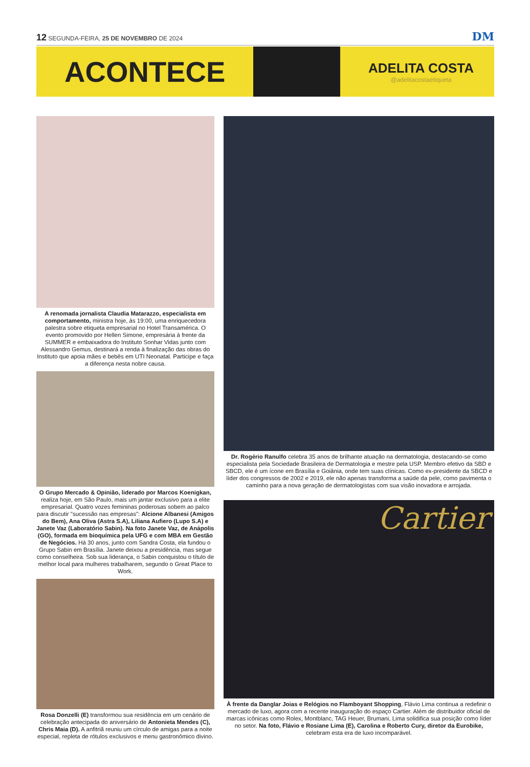12 SEGUNDA-FEIRA, 25 DE NOVEMBRO DE 2024
DM
ACONTECE
ADELITA COSTA
@adelitacostaetiqueta
A renomada jornalista Claudia Matarazzo, especialista em comportamento, ministra hoje, às 19:00, uma enriquecedora palestra sobre etiqueta empresarial no Hotel Transamérica. O evento promovido por Hellen Simone, empresária à frente da SUMMER e embaixadora do Instituto Sonhar Vidas junto com Alessandro Gemus, destinará a renda à finalização das obras do Instituto que apoia mães e bebês em UTI Neonatal. Participe e faça a diferença nesta nobre causa.
O Grupo Mercado & Opinião, liderado por Marcos Koenigkan, realiza hoje, em São Paulo, mais um jantar exclusivo para a elite empresarial. Quatro vozes femininas poderosas sobem ao palco para discutir "sucessão nas empresas": Alcione Albanesi (Amigos do Bem), Ana Oliva (Astra S.A), Liliana Aufiero (Lupo S.A) e Janete Vaz (Laboratório Sabin). Na foto Janete Vaz, de Anápolis (GO), formada em bioquímica pela UFG e com MBA em Gestão de Negócios. Há 30 anos, junto com Sandra Costa, ela fundou o Grupo Sabin em Brasília. Janete deixou a presidência, mas segue como conselheira. Sob sua liderança, o Sabin conquistou o título de melhor local para mulheres trabalharem, segundo o Great Place to Work.
Rosa Donzelli (E) transformou sua residência em um cenário de celebração antecipada do aniversário de Antonieta Mendes (C), Chris Maia (D). A anfitriã reuniu um círculo de amigas para a noite especial, repleta de rótulos exclusivos e menu gastronômico divino.
Dr. Rogério Ranulfo celebra 35 anos de brilhante atuação na dermatologia, destacando-se como especialista pela Sociedade Brasileira de Dermatologia e mestre pela USP. Membro efetivo da SBD e SBCD, ele é um ícone em Brasília e Goiânia, onde tem suas clínicas. Como ex-presidente da SBCD e líder dos congressos de 2002 e 2019, ele não apenas transforma a saúde da pele, como pavimenta o caminho para a nova geração de dermatologistas com sua visão inovadora e arrojada.
Cartier
À frente da Danglar Joias e Relógios no Flamboyant Shopping, Flávio Lima continua a redefinir o mercado de luxo, agora com a recente inauguração do espaço Cartier. Além de distribuidor oficial de marcas icônicas como Rolex, Montblanc, TAG Heuer, Brumani, Lima solidifica sua posição como líder no setor. Na foto, Flávio e Rosiane Lima (E), Carolina e Roberto Cury, diretor da Eurobike, celebram esta era de luxo incomparável.